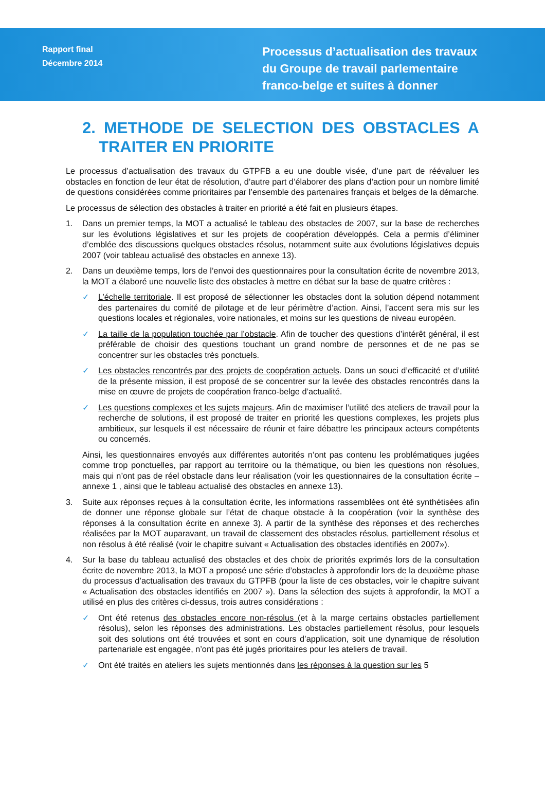Rapport final
Décembre 2014
Processus d’actualisation des travaux du Groupe de travail parlementaire franco-belge et suites à donner
2. METHODE DE SELECTION DES OBSTACLES A TRAITER EN PRIORITE
Le processus d’actualisation des travaux du GTPFB a eu une double visée, d’une part de réévaluer les obstacles en fonction de leur état de résolution, d’autre part d’élaborer des plans d’action pour un nombre limité de questions considérées comme prioritaires par l’ensemble des partenaires français et belges de la démarche.
Le processus de sélection des obstacles à traiter en priorité a été fait en plusieurs étapes.
1. Dans un premier temps, la MOT a actualisé le tableau des obstacles de 2007, sur la base de recherches sur les évolutions législatives et sur les projets de coopération développés. Cela a permis d’éliminer d’emblée des discussions quelques obstacles résolus, notamment suite aux évolutions législatives depuis 2007 (voir tableau actualisé des obstacles en annexe 13).
2. Dans un deuxième temps, lors de l’envoi des questionnaires pour la consultation écrite de novembre 2013, la MOT a élaboré une nouvelle liste des obstacles à mettre en débat sur la base de quatre critères :
✓ L’échelle territoriale. Il est proposé de sélectionner les obstacles dont la solution dépend notamment des partenaires du comité de pilotage et de leur périmètre d’action. Ainsi, l’accent sera mis sur les questions locales et régionales, voire nationales, et moins sur les questions de niveau européen.
✓ La taille de la population touchée par l’obstacle. Afin de toucher des questions d’intérêt général, il est préférable de choisir des questions touchant un grand nombre de personnes et de ne pas se concentrer sur les obstacles très ponctuels.
✓ Les obstacles rencontrés par des projets de coopération actuels. Dans un souci d’efficacité et d’utilité de la présente mission, il est proposé de se concentrer sur la levée des obstacles rencontrés dans la mise en œuvre de projets de coopération franco-belge d’actualité.
✓ Les questions complexes et les sujets majeurs. Afin de maximiser l’utilité des ateliers de travail pour la recherche de solutions, il est proposé de traiter en priorité les questions complexes, les projets plus ambitieux, sur lesquels il est nécessaire de réunir et faire débattre les principaux acteurs compétents ou concernés.
Ainsi, les questionnaires envoyés aux différentes autorités n’ont pas contenu les problématiques jugées comme trop ponctuelles, par rapport au territoire ou la thématique, ou bien les questions non résolues, mais qui n’ont pas de réel obstacle dans leur réalisation (voir les questionnaires de la consultation écrite – annexe 1 , ainsi que le tableau actualisé des obstacles en annexe 13).
3. Suite aux réponses reçues à la consultation écrite, les informations rassemblées ont été synthétisées afin de donner une réponse globale sur l’état de chaque obstacle à la coopération (voir la synthèse des réponses à la consultation écrite en annexe 3). A partir de la synthèse des réponses et des recherches réalisées par la MOT auparavant, un travail de classement des obstacles résolus, partiellement résolus et non résolus à été réalisé (voir le chapitre suivant « Actualisation des obstacles identifiés en 2007»).
4. Sur la base du tableau actualisé des obstacles et des choix de priorités exprimés lors de la consultation écrite de novembre 2013, la MOT a proposé une série d’obstacles à approfondir lors de la deuxième phase du processus d’actualisation des travaux du GTPFB (pour la liste de ces obstacles, voir le chapitre suivant « Actualisation des obstacles identifiés en 2007 »). Dans la sélection des sujets à approfondir, la MOT a utilisé en plus des critères ci-dessus, trois autres considérations :
✓ Ont été retenus des obstacles encore non-résolus (et à la marge certains obstacles partiellement résolus), selon les réponses des administrations. Les obstacles partiellement résolus, pour lesquels soit des solutions ont été trouvées et sont en cours d’application, soit une dynamique de résolution partenariale est engagée, n’ont pas été jugés prioritaires pour les ateliers de travail.
✓ Ont été traités en ateliers les sujets mentionnés dans les réponses à la question sur les 5